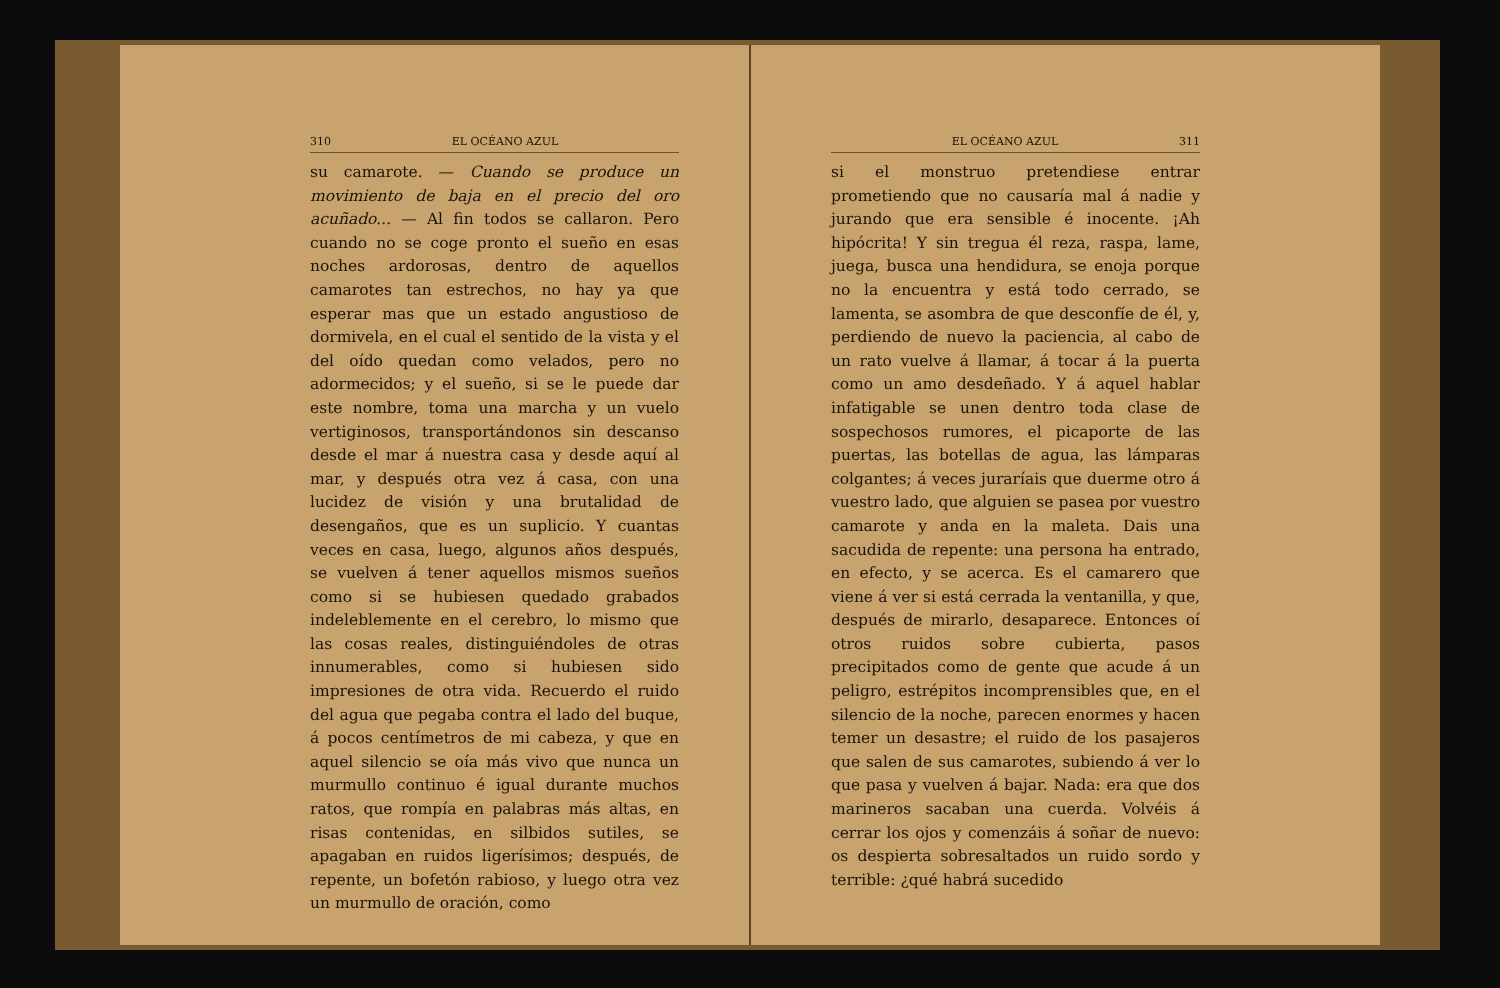310 EL OCÉANO AZUL
su camarote. — Cuando se produce un movimiento de baja en el precio del oro acuñado... — Al fin todos se callaron. Pero cuando no se coge pronto el sueño en esas noches ardorosas, dentro de aquellos camarotes tan estrechos, no hay ya que esperar mas que un estado angustioso de dormivela, en el cual el sentido de la vista y el del oído quedan como velados, pero no adormecidos; y el sueño, si se le puede dar este nombre, toma una marcha y un vuelo vertiginosos, transportándonos sin descanso desde el mar á nuestra casa y desde aquí al mar, y después otra vez á casa, con una lucidez de visión y una brutalidad de desengaños, que es un suplicio. Y cuantas veces en casa, luego, algunos años después, se vuelven á tener aquellos mismos sueños como si se hubiesen quedado grabados indeleblemente en el cerebro, lo mismo que las cosas reales, distinguiéndoles de otras innumerables, como si hubiesen sido impresiones de otra vida. Recuerdo el ruido del agua que pegaba contra el lado del buque, á pocos centímetros de mi cabeza, y que en aquel silencio se oía más vivo que nunca un murmullo continuo é igual durante muchos ratos, que rompía en palabras más altas, en risas contenidas, en silbidos sutiles, se apagaban en ruidos ligerísimos; después, de repente, un bofetón rabioso, y luego otra vez un murmullo de oración, como
EL OCÉANO AZUL 311
si el monstruo pretendiese entrar prometiendo que no causaría mal á nadie y jurando que era sensible é inocente. ¡Ah hipócrita! Y sin tregua él reza, raspa, lame, juega, busca una hendidura, se enoja porque no la encuentra y está todo cerrado, se lamenta, se asombra de que desconfíe de él, y, perdiendo de nuevo la paciencia, al cabo de un rato vuelve á llamar, á tocar á la puerta como un amo desdeñado. Y á aquel hablar infatigable se unen dentro toda clase de sospechosos rumores, el picaporte de las puertas, las botellas de agua, las lámparas colgantes; á veces juraríais que duerme otro á vuestro lado, que alguien se pasea por vuestro camarote y anda en la maleta. Dais una sacudida de repente: una persona ha entrado, en efecto, y se acerca. Es el camarero que viene á ver si está cerrada la ventanilla, y que, después de mirarlo, desaparece. Entonces oí otros ruidos sobre cubierta, pasos precipitados como de gente que acude á un peligro, estrépitos incomprensibles que, en el silencio de la noche, parecen enormes y hacen temer un desastre; el ruido de los pasajeros que salen de sus camarotes, subiendo á ver lo que pasa y vuelven á bajar. Nada: era que dos marineros sacaban una cuerda. Volvéis á cerrar los ojos y comenzáis á soñar de nuevo: os despierta sobresaltados un ruido sordo y terrible: ¿qué habrá sucedido